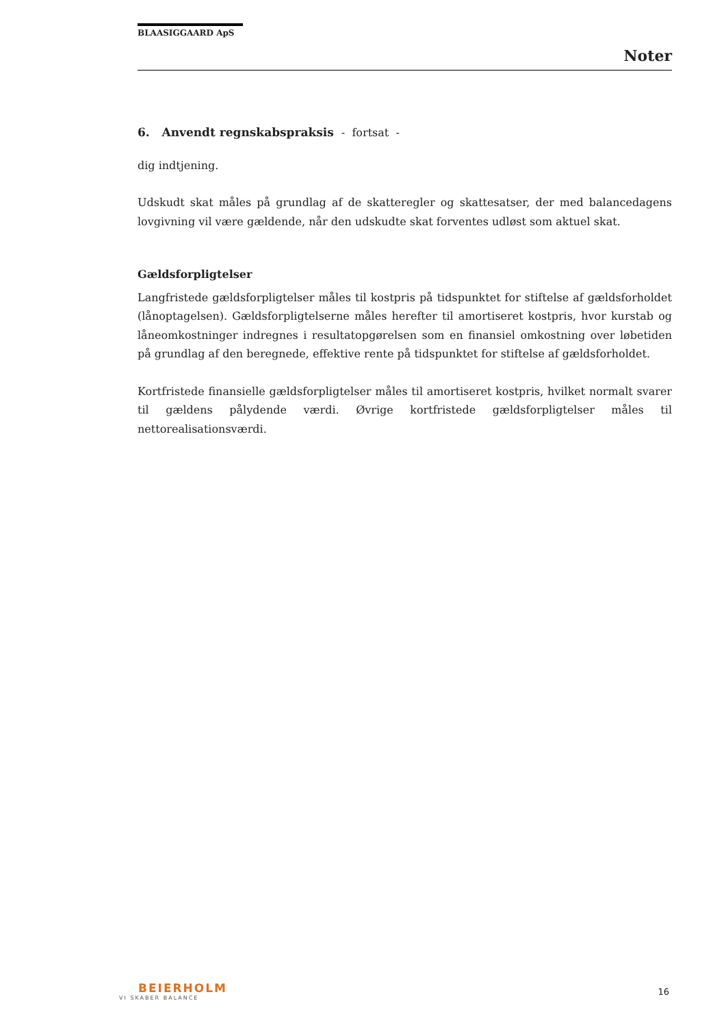BLAASIGGAARD ApS
Noter
6. Anvendt regnskabspraksis - fortsat -
dig indtjening.
Udskudt skat måles på grundlag af de skatteregler og skattesatser, der med balancedagens lovgivning vil være gældende, når den udskudte skat forventes udløst som aktuel skat.
Gældsforpligtelser
Langfristede gældsforpligtelser måles til kostpris på tidspunktet for stiftelse af gældsforholdet (lånoptagelsen). Gældsforpligtelserne måles herefter til amortiseret kostpris, hvor kurstab og låneomkostninger indregnes i resultatopgørelsen som en finansiel omkostning over løbetiden på grundlag af den beregnede, effektive rente på tidspunktet for stiftelse af gældsforholdet.
Kortfristede finansielle gældsforpligtelser måles til amortiseret kostpris, hvilket normalt svarer til gældens pålydende værdi. Øvrige kortfristede gældsforpligtelser måles til nettorealisationsværdi.
BEIERHOLM
VI SKABER BALANCE
16